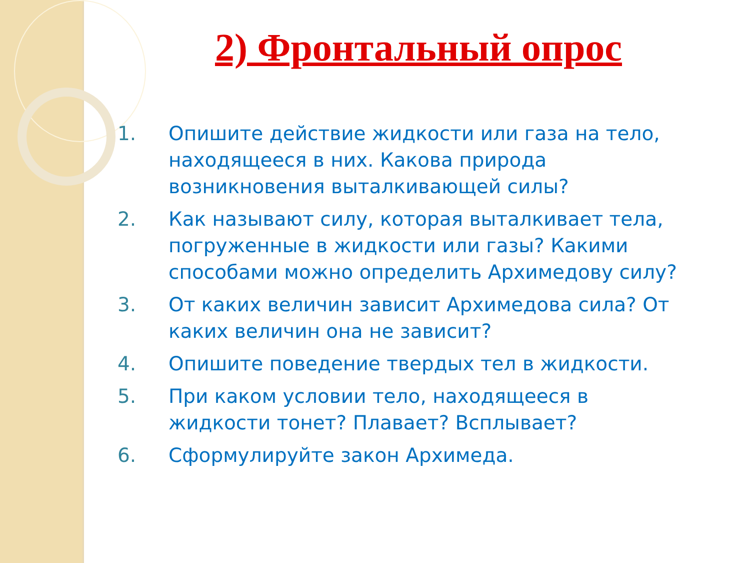2) Фронтальный опрос
1. Опишите действие жидкости или газа на тело, находящееся в них. Какова природа возникновения выталкивающей силы?
2. Как называют силу, которая выталкивает тела, погруженные в жидкости или газы? Какими способами можно определить Архимедову силу?
3. От каких величин зависит Архимедова сила? От каких величин она не зависит?
4. Опишите поведение твердых тел в жидкости.
5. При каком условии тело, находящееся в жидкости тонет? Плавает? Всплывает?
6. Сформулируйте закон Архимеда.